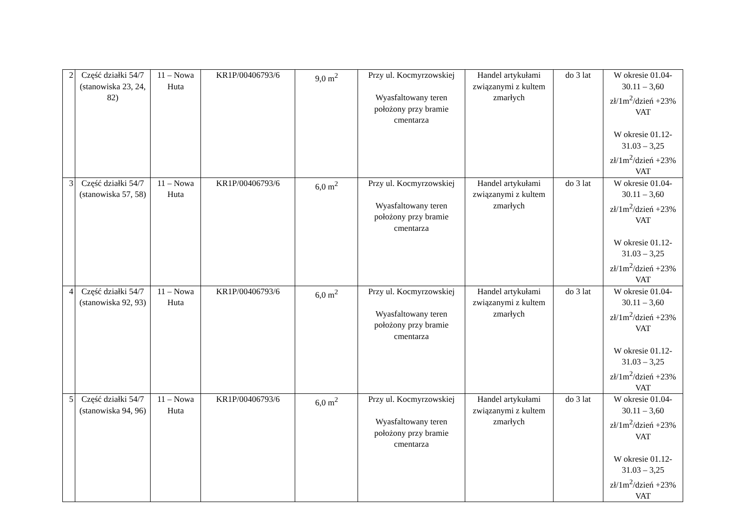| 2 | Część działki 54/7 (stanowiska 23, 24, 82) | 11 – Nowa Huta | KR1P/00406793/6 | 9,0 m<sup>2</sup> | Przy ul. Kocmyrzowskiej Wyasfaltowany teren położony przy bramie cmentarza | Handel artykułami związanymi z kultem zmarłych | do 3 lat | W okresie 01.04-30.11 – 3,60 zł/1m<sup>2</sup>/dzień +23% VAT W okresie 01.12-31.03 – 3,25 zł/1m<sup>2</sup>/dzień +23% VAT |
| 3 | Część działki 54/7 (stanowiska 57, 58) | 11 – Nowa Huta | KR1P/00406793/6 | 6,0 m<sup>2</sup> | Przy ul. Kocmyrzowskiej Wyasfaltowany teren położony przy bramie cmentarza | Handel artykułami związanymi z kultem zmarłych | do 3 lat | W okresie 01.04-30.11 – 3,60 zł/1m<sup>2</sup>/dzień +23% VAT W okresie 01.12-31.03 – 3,25 zł/1m<sup>2</sup>/dzień +23% VAT |
| 4 | Część działki 54/7 (stanowiska 92, 93) | 11 – Nowa Huta | KR1P/00406793/6 | 6,0 m<sup>2</sup> | Przy ul. Kocmyrzowskiej Wyasfaltowany teren położony przy bramie cmentarza | Handel artykułami związanymi z kultem zmarłych | do 3 lat | W okresie 01.04-30.11 – 3,60 zł/1m<sup>2</sup>/dzień +23% VAT W okresie 01.12-31.03 – 3,25 zł/1m<sup>2</sup>/dzień +23% VAT |
| 5 | Część działki 54/7 (stanowiska 94, 96) | 11 – Nowa Huta | KR1P/00406793/6 | 6,0 m<sup>2</sup> | Przy ul. Kocmyrzowskiej Wyasfaltowany teren położony przy bramie cmentarza | Handel artykułami związanymi z kultem zmarłych | do 3 lat | W okresie 01.04-30.11 – 3,60 zł/1m<sup>2</sup>/dzień +23% VAT W okresie 01.12-31.03 – 3,25 zł/1m<sup>2</sup>/dzień +23% VAT |